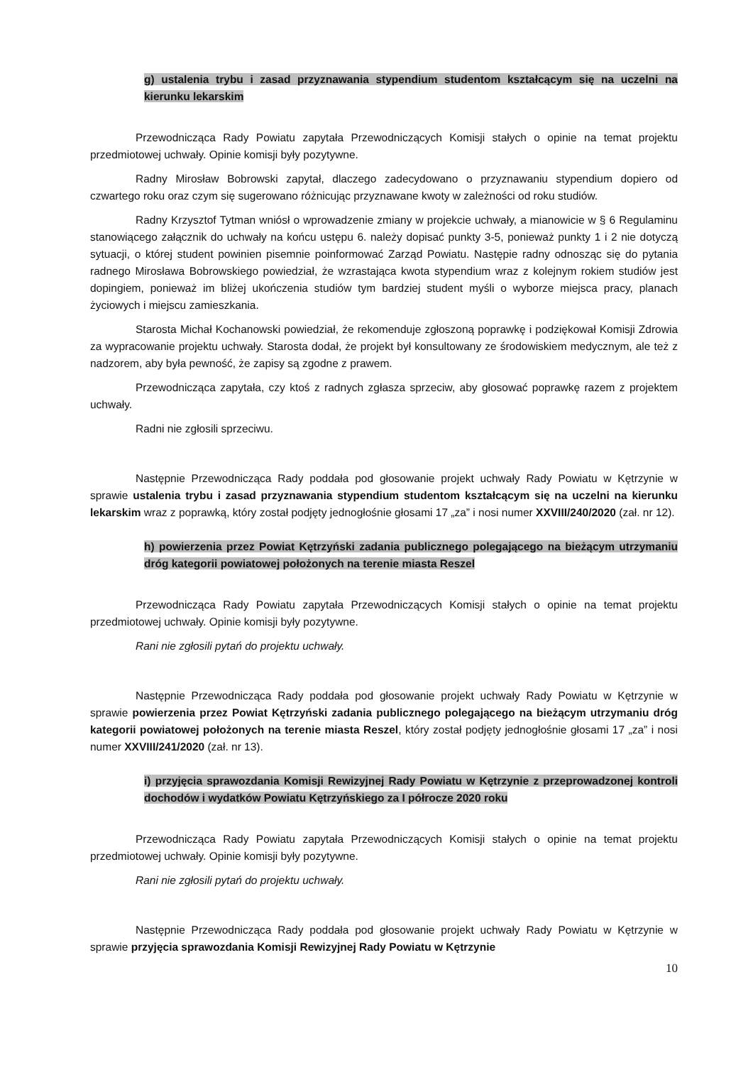g) ustalenia trybu i zasad przyznawania stypendium studentom kształcącym się na uczelni na kierunku lekarskim
Przewodnicząca Rady Powiatu zapytała Przewodniczących Komisji stałych o opinie na temat projektu przedmiotowej uchwały. Opinie komisji były pozytywne.
Radny Mirosław Bobrowski zapytał, dlaczego zadecydowano o przyznawaniu stypendium dopiero od czwartego roku oraz czym się sugerowano różnicując przyznawane kwoty w zależności od roku studiów.
Radny Krzysztof Tytman wniósł o wprowadzenie zmiany w projekcie uchwały, a mianowicie w § 6 Regulaminu stanowiącego załącznik do uchwały na końcu ustępu 6. należy dopisać punkty 3-5, ponieważ punkty 1 i 2 nie dotyczą sytuacji, o której student powinien pisemnie poinformować Zarząd Powiatu. Następie radny odnosząc się do pytania radnego Mirosława Bobrowskiego powiedział, że wzrastająca kwota stypendium wraz z kolejnym rokiem studiów jest dopingiem, ponieważ im bliżej ukończenia studiów tym bardziej student myśli o wyborze miejsca pracy, planach życiowych i miejscu zamieszkania.
Starosta Michał Kochanowski powiedział, że rekomenduje zgłoszoną poprawkę i podziękował Komisji Zdrowia za wypracowanie projektu uchwały. Starosta dodał, że projekt był konsultowany ze środowiskiem medycznym, ale też z nadzorem, aby była pewność, że zapisy są zgodne z prawem.
Przewodnicząca zapytała, czy ktoś z radnych zgłasza sprzeciw, aby głosować poprawkę razem z projektem uchwały.
Radni nie zgłosili sprzeciwu.
Następnie Przewodnicząca Rady poddała pod głosowanie projekt uchwały Rady Powiatu w Kętrzynie w sprawie ustalenia trybu i zasad przyznawania stypendium studentom kształcącym się na uczelni na kierunku lekarskim wraz z poprawką, który został podjęty jednogłośnie głosami 17 „za” i nosi numer XXVIII/240/2020 (zał. nr 12).
h) powierzenia przez Powiat Kętrzyński zadania publicznego polegającego na bieżącym utrzymaniu dróg kategorii powiatowej położonych na terenie miasta Reszel
Przewodnicząca Rady Powiatu zapytała Przewodniczących Komisji stałych o opinie na temat projektu przedmiotowej uchwały. Opinie komisji były pozytywne.
Rani nie zgłosili pytań do projektu uchwały.
Następnie Przewodnicząca Rady poddała pod głosowanie projekt uchwały Rady Powiatu w Kętrzynie w sprawie powierzenia przez Powiat Kętrzyński zadania publicznego polegającego na bieżącym utrzymaniu dróg kategorii powiatowej położonych na terenie miasta Reszel, który został podjęty jednogłośnie głosami 17 „za” i nosi numer XXVIII/241/2020 (zał. nr 13).
i) przyjęcia sprawozdania Komisji Rewizyjnej Rady Powiatu w Kętrzynie z przeprowadzonej kontroli dochodów i wydatków Powiatu Kętrzyńskiego za I półrocze 2020 roku
Przewodnicząca Rady Powiatu zapytała Przewodniczących Komisji stałych o opinie na temat projektu przedmiotowej uchwały. Opinie komisji były pozytywne.
Rani nie zgłosili pytań do projektu uchwały.
Następnie Przewodnicząca Rady poddała pod głosowanie projekt uchwały Rady Powiatu w Kętrzynie w sprawie przyjęcia sprawozdania Komisji Rewizyjnej Rady Powiatu w Kętrzynie
10